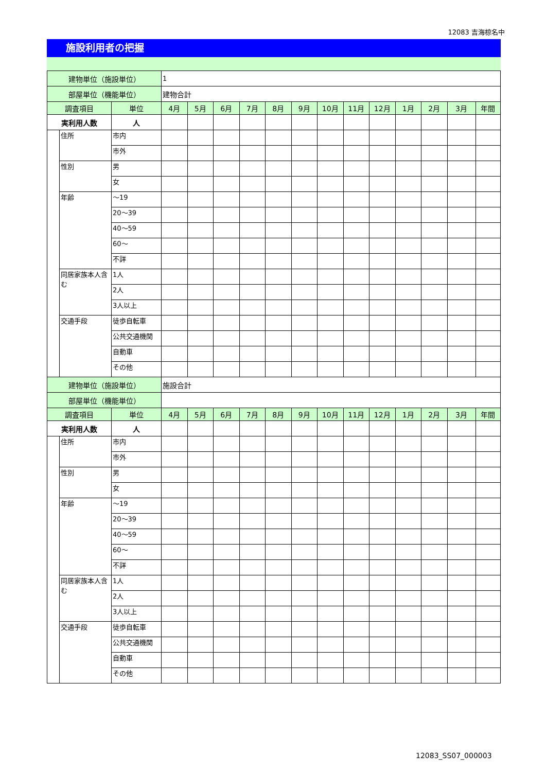12083 吉海椋名中
施設利用者の把握
| 建物単位（施設単位） | | | 1 | | | | | | | | | | | | |
| 部屋単位（機能単位） | | | 建物合計 | | | | | | | | | | | | |
| 調査項目 | | 単位 | 4月 | 5月 | 6月 | 7月 | 8月 | 9月 | 10月 | 11月 | 12月 | 1月 | 2月 | 3月 | 年間 |
| 実利用人数 | | 人 | | | | | | | | | | | | | |
| | 住所 | 市内 | | | | | | | | | | | | | |
| | | 市外 | | | | | | | | | | | | | |
| | 性別 | 男 | | | | | | | | | | | | | |
| | | 女 | | | | | | | | | | | | | |
| | 年齢 | ～19 | | | | | | | | | | | | | |
| | | 20～39 | | | | | | | | | | | | | |
| | | 40～59 | | | | | | | | | | | | | |
| | | 60～ | | | | | | | | | | | | | |
| | | 不詳 | | | | | | | | | | | | | |
| | 同居家族本人含む | 1人 | | | | | | | | | | | | | |
| | | 2人 | | | | | | | | | | | | | |
| | | 3人以上 | | | | | | | | | | | | | |
| | 交通手段 | 徒歩自転車 | | | | | | | | | | | | | |
| | | 公共交通機関 | | | | | | | | | | | | | |
| | | 自動車 | | | | | | | | | | | | | |
| | | その他 | | | | | | | | | | | | | |
| 建物単位（施設単位） | | | 施設合計 | | | | | | | | | | | | |
| 部屋単位（機能単位） | | | | | | | | | | | | | | | |
| 調査項目 | | 単位 | 4月 | 5月 | 6月 | 7月 | 8月 | 9月 | 10月 | 11月 | 12月 | 1月 | 2月 | 3月 | 年間 |
| 実利用人数 | | 人 | | | | | | | | | | | | | |
| | 住所 | 市内 | | | | | | | | | | | | | |
| | | 市外 | | | | | | | | | | | | | |
| | 性別 | 男 | | | | | | | | | | | | | |
| | | 女 | | | | | | | | | | | | | |
| | 年齢 | ～19 | | | | | | | | | | | | | |
| | | 20～39 | | | | | | | | | | | | | |
| | | 40～59 | | | | | | | | | | | | | |
| | | 60～ | | | | | | | | | | | | | |
| | | 不詳 | | | | | | | | | | | | | |
| | 同居家族本人含む | 1人 | | | | | | | | | | | | | |
| | | 2人 | | | | | | | | | | | | | |
| | | 3人以上 | | | | | | | | | | | | | |
| | 交通手段 | 徒歩自転車 | | | | | | | | | | | | | |
| | | 公共交通機関 | | | | | | | | | | | | | |
| | | 自動車 | | | | | | | | | | | | | |
| | | その他 | | | | | | | | | | | | | |
12083_SS07_000003